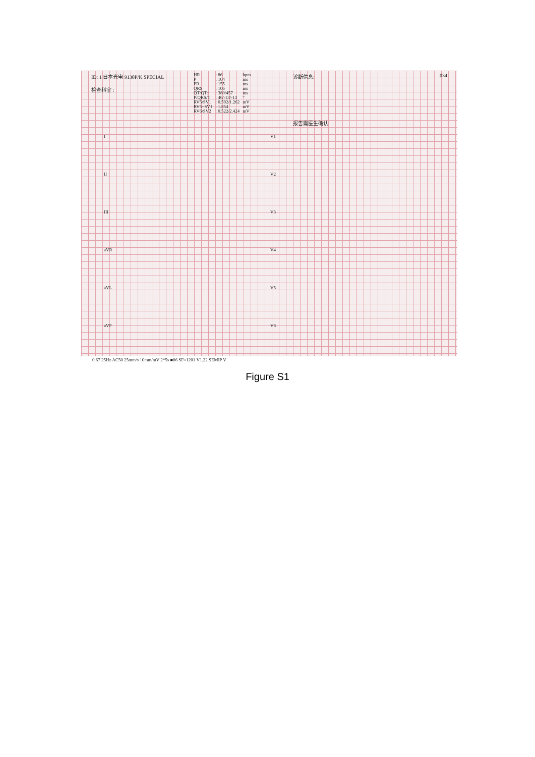ID: 1 日本光电 9130P/K SPECIAL
检查科室 :
| HR | : 86 | bpm |
| P | : 104 | ms |
| PR | : 155 | ms |
| QRS | : 106 | ms |
| QT/QTc | : 380/457 | ms |
| P/QRS/T | : 46/-13/-13 | ° |
| RV5/SV1 | : 0.592/1.262 | mV |
| RV5+SV1 | : 1.854 | mV |
| RV6/SV2 | : 0.522/2.424 | mV |
诊断信息:
报告需医生确认:
034
I
II
III
aVR
aVL
aVF
V1
V2
V3
V4
V5
V6
0.67 25Hz AC50 25mm/s 10mm/mV 2*5s ■86 SF=1201 V1.22 SEMIP V
Figure S1